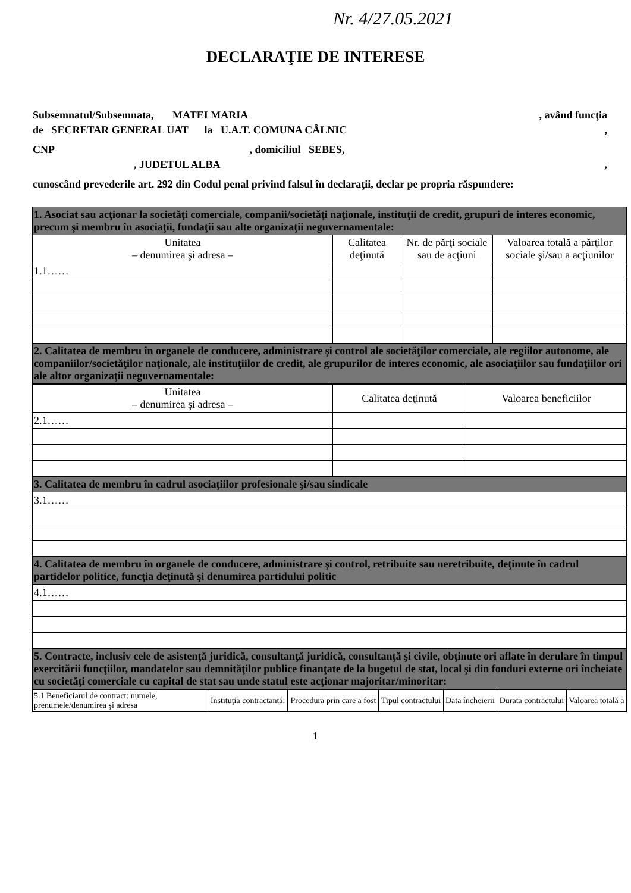Nr. 4/27.05.2021
DECLARAŢIE DE INTERESE
Subsemnatul/Subsemnata, MATEI MARIA , având funcţia
de SECRETAR GENERAL UAT la U.A.T. COMUNA CÂLNIC ,
CNP , domiciliul SEBES,
, JUDETUL ALBA ,
cunoscând prevederile art. 292 din Codul penal privind falsul în declaraţii, declar pe propria răspundere:
| 1. Asociat sau acţionar la societăţi comerciale, companii/societăţi naţionale, instituţii de credit, grupuri de interes economic, precum şi membru în asociaţii, fundaţii sau alte organizaţii neguvernamentale: | | | |
| Unitatea – denumirea şi adresa – | Calitatea deţinută | Nr. de părţi sociale sau de acţiuni | Valoarea totală a părţilor sociale şi/sau a acţiunilor |
| 1.1…… | | | |
| 2. Calitatea de membru în organele de conducere, administrare şi control ale societăţilor comerciale, ale regiilor autonome, ale companiilor/societăţilor naţionale, ale instituţiilor de credit, ale grupurilor de interes economic, ale asociaţiilor sau fundaţiilor ori ale altor organizaţii neguvernamentale: | | | |
| Unitatea – denumirea şi adresa – | Calitatea deţinută | Valoarea beneficiilor |
| --- | --- | --- |
| 2.1…… | | |
| 3. Calitatea de membru în cadrul asociaţiilor profesionale şi/sau sindicale | | |
| 3.1…… | | |
| 4. Calitatea de membru în organele de conducere, administrare şi control, retribuite sau neretribuite, deţinute în cadrul partidelor politice, funcţia deţinută şi denumirea partidului politic | | |
| 4.1…… | | |
| 5. Contracte, inclusiv cele de asistenţă juridică, consultanţă juridică, consultanţă şi civile, obţinute ori aflate în derulare în timpul exercitării funcţiilor, mandatelor sau demnităţilor publice finanţate de la bugetul de stat, local şi din fonduri externe ori încheiate cu societăţi comerciale cu capital de stat sau unde statul este acţionar majoritar/minoritar: | | |
| 5.1 Beneficiarul de contract: numele, prenumele/denumirea şi adresa | Instituţia contractantă: | Procedura prin care a fost | Tipul contractului | Data încheierii | Durata contractului | Valoarea totală a |
1